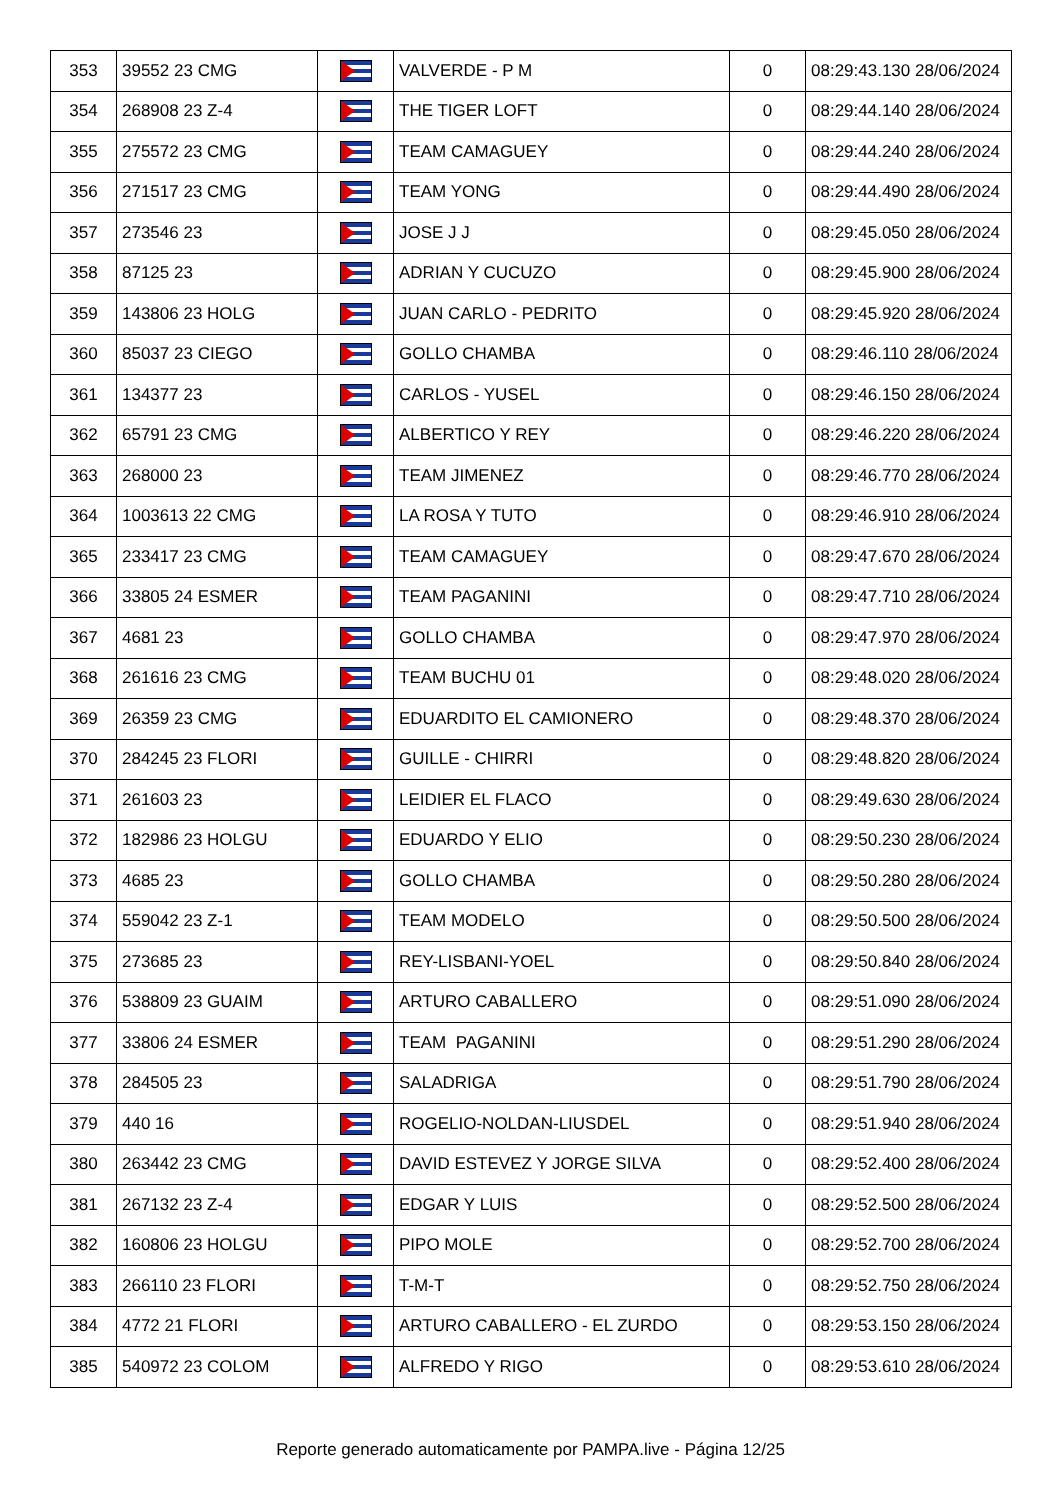| 353 | 39552 23 CMG | | VALVERDE - P M | 0 | 08:29:43.130 28/06/2024 |
| 354 | 268908 23 Z-4 | | THE TIGER LOFT | 0 | 08:29:44.140 28/06/2024 |
| 355 | 275572 23 CMG | | TEAM CAMAGUEY | 0 | 08:29:44.240 28/06/2024 |
| 356 | 271517 23 CMG | | TEAM YONG | 0 | 08:29:44.490 28/06/2024 |
| 357 | 273546 23 | | JOSE J J | 0 | 08:29:45.050 28/06/2024 |
| 358 | 87125 23 | | ADRIAN Y CUCUZO | 0 | 08:29:45.900 28/06/2024 |
| 359 | 143806 23 HOLG | | JUAN CARLO - PEDRITO | 0 | 08:29:45.920 28/06/2024 |
| 360 | 85037 23 CIEGO | | GOLLO CHAMBA | 0 | 08:29:46.110 28/06/2024 |
| 361 | 134377 23 | | CARLOS - YUSEL | 0 | 08:29:46.150 28/06/2024 |
| 362 | 65791 23 CMG | | ALBERTICO Y REY | 0 | 08:29:46.220 28/06/2024 |
| 363 | 268000 23 | | TEAM JIMENEZ | 0 | 08:29:46.770 28/06/2024 |
| 364 | 1003613 22 CMG | | LA ROSA Y TUTO | 0 | 08:29:46.910 28/06/2024 |
| 365 | 233417 23 CMG | | TEAM CAMAGUEY | 0 | 08:29:47.670 28/06/2024 |
| 366 | 33805 24 ESMER | | TEAM PAGANINI | 0 | 08:29:47.710 28/06/2024 |
| 367 | 4681 23 | | GOLLO CHAMBA | 0 | 08:29:47.970 28/06/2024 |
| 368 | 261616 23 CMG | | TEAM BUCHU 01 | 0 | 08:29:48.020 28/06/2024 |
| 369 | 26359 23 CMG | | EDUARDITO EL CAMIONERO | 0 | 08:29:48.370 28/06/2024 |
| 370 | 284245 23 FLORI | | GUILLE - CHIRRI | 0 | 08:29:48.820 28/06/2024 |
| 371 | 261603 23 | | LEIDIER EL FLACO | 0 | 08:29:49.630 28/06/2024 |
| 372 | 182986 23 HOLGU | | EDUARDO Y ELIO | 0 | 08:29:50.230 28/06/2024 |
| 373 | 4685 23 | | GOLLO CHAMBA | 0 | 08:29:50.280 28/06/2024 |
| 374 | 559042 23 Z-1 | | TEAM MODELO | 0 | 08:29:50.500 28/06/2024 |
| 375 | 273685 23 | | REY-LISBANI-YOEL | 0 | 08:29:50.840 28/06/2024 |
| 376 | 538809 23 GUAIM | | ARTURO CABALLERO | 0 | 08:29:51.090 28/06/2024 |
| 377 | 33806 24 ESMER | | TEAM PAGANINI | 0 | 08:29:51.290 28/06/2024 |
| 378 | 284505 23 | | SALADRIGA | 0 | 08:29:51.790 28/06/2024 |
| 379 | 440 16 | | ROGELIO-NOLDAN-LIUSDEL | 0 | 08:29:51.940 28/06/2024 |
| 380 | 263442 23 CMG | | DAVID ESTEVEZ Y JORGE SILVA | 0 | 08:29:52.400 28/06/2024 |
| 381 | 267132 23 Z-4 | | EDGAR Y LUIS | 0 | 08:29:52.500 28/06/2024 |
| 382 | 160806 23 HOLGU | | PIPO MOLE | 0 | 08:29:52.700 28/06/2024 |
| 383 | 266110 23 FLORI | | T-M-T | 0 | 08:29:52.750 28/06/2024 |
| 384 | 4772 21 FLORI | | ARTURO CABALLERO - EL ZURDO | 0 | 08:29:53.150 28/06/2024 |
| 385 | 540972 23 COLOM | | ALFREDO Y RIGO | 0 | 08:29:53.610 28/06/2024 |
Reporte generado automaticamente por PAMPA.live - Página 12/25